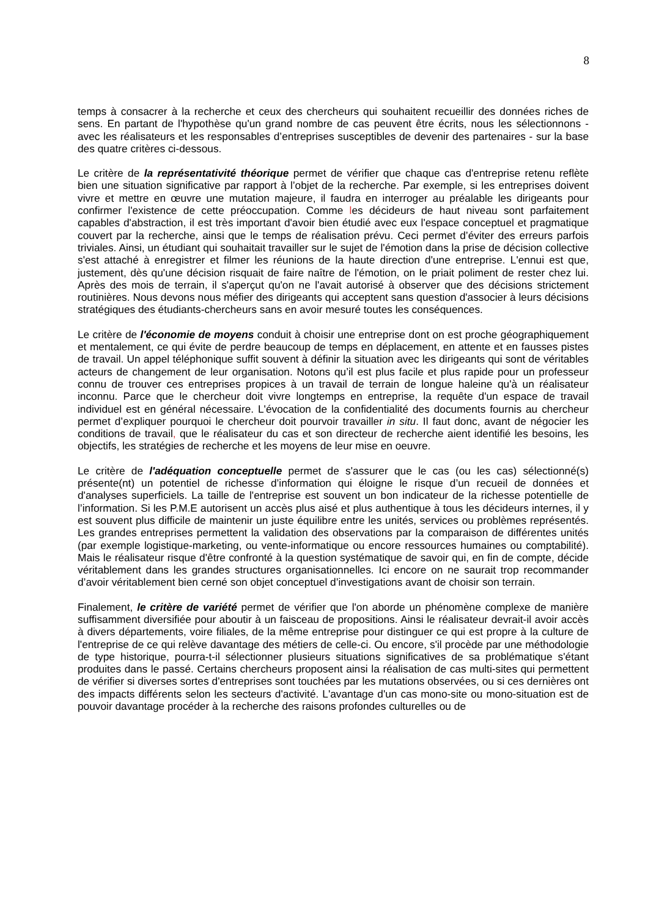8
temps à consacrer à la recherche et ceux des chercheurs qui souhaitent recueillir des données riches de sens. En partant de l'hypothèse qu'un grand nombre de cas peuvent être écrits, nous les sélectionnons - avec les réalisateurs et les responsables d’entreprises susceptibles de devenir des partenaires - sur la base des quatre critères ci-dessous.
Le critère de la représentativité théorique permet de vérifier que chaque cas d'entreprise retenu reflète bien une situation significative par rapport à l’objet de la recherche. Par exemple, si les entreprises doivent vivre et mettre en œuvre une mutation majeure, il faudra en interroger au préalable les dirigeants pour confirmer l'existence de cette préoccupation. Comme les décideurs de haut niveau sont parfaitement capables d'abstraction, il est très important d'avoir bien étudié avec eux l'espace conceptuel et pragmatique couvert par la recherche, ainsi que le temps de réalisation prévu. Ceci permet d’éviter des erreurs parfois triviales. Ainsi, un étudiant qui souhaitait travailler sur le sujet de l'émotion dans la prise de décision collective s'est attaché à enregistrer et filmer les réunions de la haute direction d'une entreprise. L'ennui est que, justement, dès qu'une décision risquait de faire naître de l'émotion, on le priait poliment de rester chez lui. Après des mois de terrain, il s'aperçut qu'on ne l'avait autorisé à observer que des décisions strictement routinières. Nous devons nous méfier des dirigeants qui acceptent sans question d'associer à leurs décisions stratégiques des étudiants-chercheurs sans en avoir mesuré toutes les conséquences.
Le critère de l'économie de moyens conduit à choisir une entreprise dont on est proche géographiquement et mentalement, ce qui évite de perdre beaucoup de temps en déplacement, en attente et en fausses pistes de travail. Un appel téléphonique suffit souvent à définir la situation avec les dirigeants qui sont de véritables acteurs de changement de leur organisation. Notons qu’il est plus facile et plus rapide pour un professeur connu de trouver ces entreprises propices à un travail de terrain de longue haleine qu'à un réalisateur inconnu. Parce que le chercheur doit vivre longtemps en entreprise, la requête d'un espace de travail individuel est en général nécessaire. L'évocation de la confidentialité des documents fournis au chercheur permet d’expliquer pourquoi le chercheur doit pourvoir travailler in situ. Il faut donc, avant de négocier les conditions de travail, que le réalisateur du cas et son directeur de recherche aient identifié les besoins, les objectifs, les stratégies de recherche et les moyens de leur mise en oeuvre.
Le critère de l'adéquation conceptuelle permet de s'assurer que le cas (ou les cas) sélectionné(s) présente(nt) un potentiel de richesse d’information qui éloigne le risque d’un recueil de données et d'analyses superficiels. La taille de l'entreprise est souvent un bon indicateur de la richesse potentielle de l’information. Si les P.M.E autorisent un accès plus aisé et plus authentique à tous les décideurs internes, il y est souvent plus difficile de maintenir un juste équilibre entre les unités, services ou problèmes représentés. Les grandes entreprises permettent la validation des observations par la comparaison de différentes unités (par exemple logistique-marketing, ou vente-informatique ou encore ressources humaines ou comptabilité). Mais le réalisateur risque d'être confronté à la question systématique de savoir qui, en fin de compte, décide véritablement dans les grandes structures organisationnelles. Ici encore on ne saurait trop recommander d’avoir véritablement bien cerné son objet conceptuel d’investigations avant de choisir son terrain.
Finalement, le critère de variété permet de vérifier que l'on aborde un phénomène complexe de manière suffisamment diversifiée pour aboutir à un faisceau de propositions. Ainsi le réalisateur devrait-il avoir accès à divers départements, voire filiales, de la même entreprise pour distinguer ce qui est propre à la culture de l'entreprise de ce qui relève davantage des métiers de celle-ci. Ou encore, s'il procède par une méthodologie de type historique, pourra-t-il sélectionner plusieurs situations significatives de sa problématique s'étant produites dans le passé. Certains chercheurs proposent ainsi la réalisation de cas multi-sites qui permettent de vérifier si diverses sortes d'entreprises sont touchées par les mutations observées, ou si ces dernières ont des impacts différents selon les secteurs d'activité. L'avantage d'un cas mono-site ou mono-situation est de pouvoir davantage procéder à la recherche des raisons profondes culturelles ou de